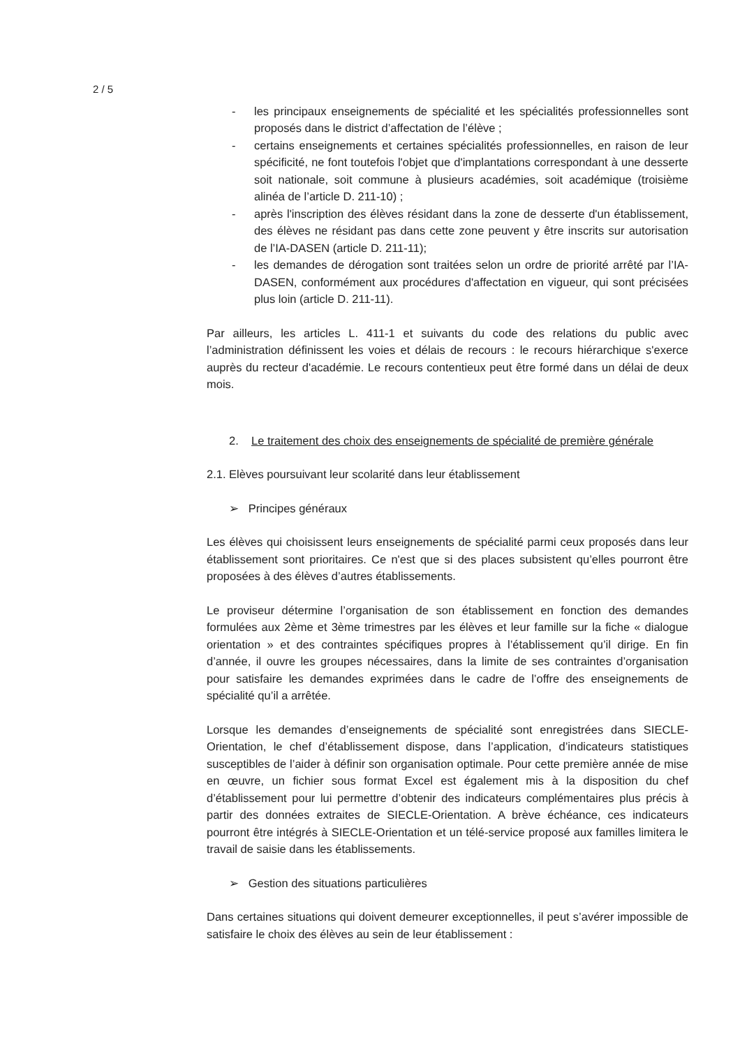2 / 5
- les principaux enseignements de spécialité et les spécialités professionnelles sont proposés dans le district d’affectation de l’élève ;
- certains enseignements et certaines spécialités professionnelles, en raison de leur spécificité, ne font toutefois l'objet que d'implantations correspondant à une desserte soit nationale, soit commune à plusieurs académies, soit académique (troisième alinéa de l’article D. 211-10) ;
- après l'inscription des élèves résidant dans la zone de desserte d'un établissement, des élèves ne résidant pas dans cette zone peuvent y être inscrits sur autorisation de l’IA-DASEN (article D. 211-11);
- les demandes de dérogation sont traitées selon un ordre de priorité arrêté par l’IA-DASEN, conformément aux procédures d'affectation en vigueur, qui sont précisées plus loin (article D. 211-11).
Par ailleurs, les articles L. 411-1 et suivants du code des relations du public avec l’administration définissent les voies et délais de recours : le recours hiérarchique s'exerce auprès du recteur d'académie. Le recours contentieux peut être formé dans un délai de deux mois.
2. Le traitement des choix des enseignements de spécialité de première générale
2.1. Elèves poursuivant leur scolarité dans leur établissement
➢ Principes généraux
Les élèves qui choisissent leurs enseignements de spécialité parmi ceux proposés dans leur établissement sont prioritaires. Ce n'est que si des places subsistent qu’elles pourront être proposées à des élèves d’autres établissements.
Le proviseur détermine l’organisation de son établissement en fonction des demandes formulées aux 2ème et 3ème trimestres par les élèves et leur famille sur la fiche « dialogue orientation » et des contraintes spécifiques propres à l’établissement qu’il dirige. En fin d’année, il ouvre les groupes nécessaires, dans la limite de ses contraintes d’organisation pour satisfaire les demandes exprimées dans le cadre de l’offre des enseignements de spécialité qu’il a arrêtée.
Lorsque les demandes d’enseignements de spécialité sont enregistrées dans SIECLE-Orientation, le chef d’établissement dispose, dans l’application, d’indicateurs statistiques susceptibles de l’aider à définir son organisation optimale. Pour cette première année de mise en œuvre, un fichier sous format Excel est également mis à la disposition du chef d’établissement pour lui permettre d’obtenir des indicateurs complémentaires plus précis à partir des données extraites de SIECLE-Orientation. A brève échéance, ces indicateurs pourront être intégrés à SIECLE-Orientation et un télé-service proposé aux familles limitera le travail de saisie dans les établissements.
➢ Gestion des situations particulières
Dans certaines situations qui doivent demeurer exceptionnelles, il peut s’avérer impossible de satisfaire le choix des élèves au sein de leur établissement :